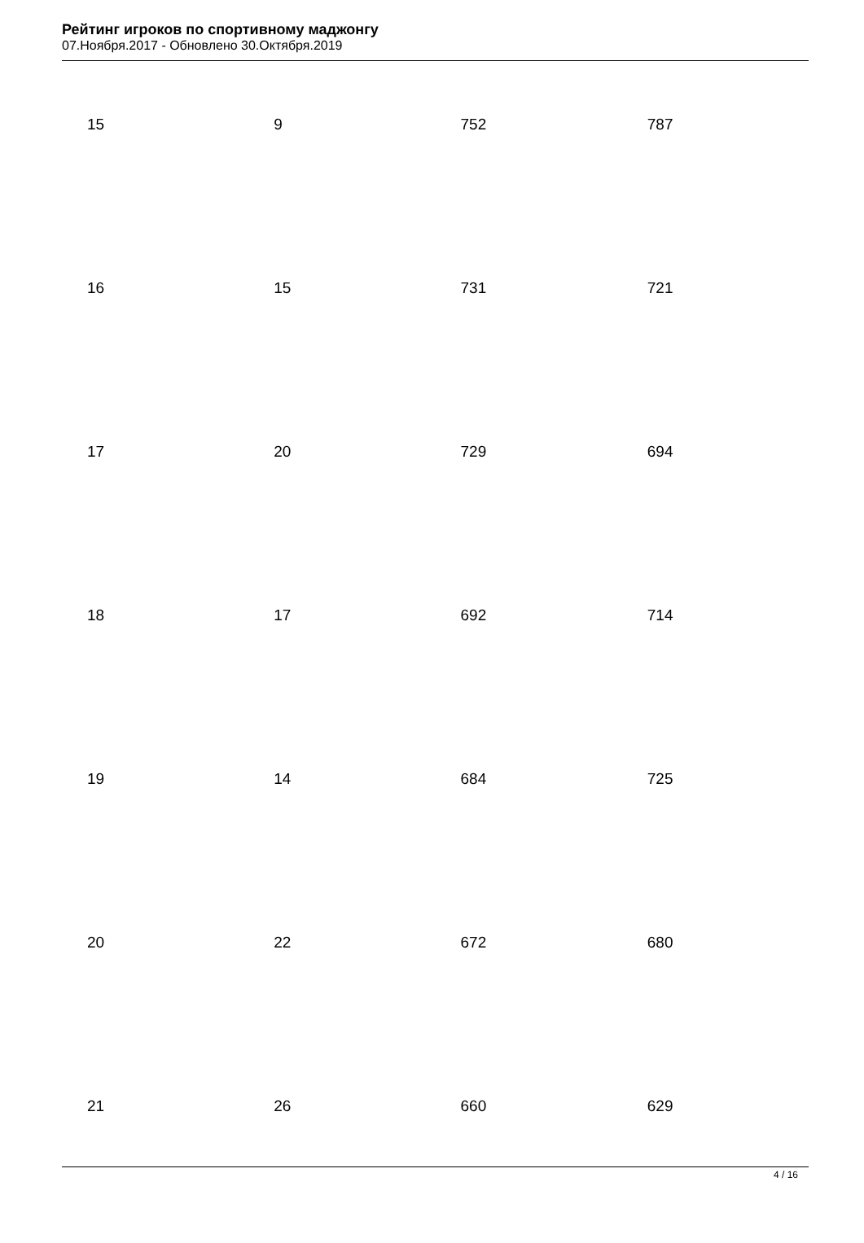Рейтинг игроков по спортивному маджонгу
07.Ноября.2017 - Обновлено 30.Октября.2019
| 15 | 9 | 752 | 787 |
| 16 | 15 | 731 | 721 |
| 17 | 20 | 729 | 694 |
| 18 | 17 | 692 | 714 |
| 19 | 14 | 684 | 725 |
| 20 | 22 | 672 | 680 |
| 21 | 26 | 660 | 629 |
4 / 16